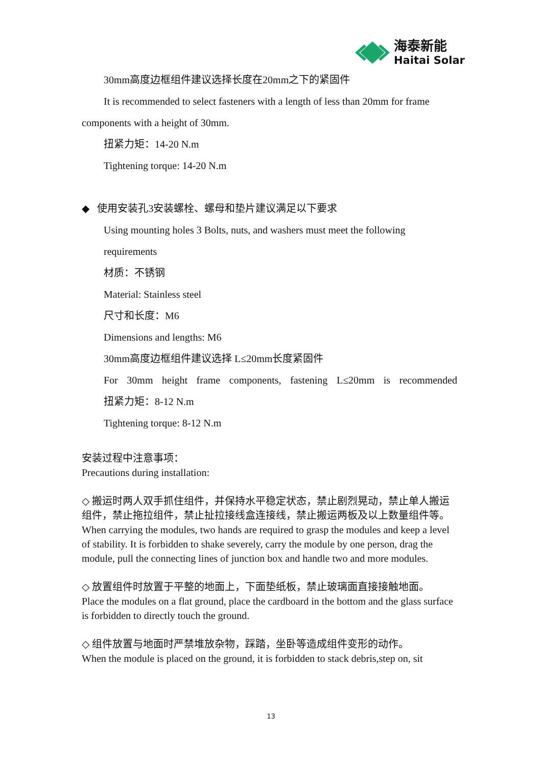海泰新能
Haitai Solar
30mm高度边框组件建议选择长度在20mm之下的紧固件
It is recommended to select fasteners with a length of less than 20mm for frame
components with a height of 30mm.
扭紧力矩：14-20 N.m
Tightening torque: 14-20 N.m
◆ 使用安装孔3安装螺栓、螺母和垫片建议满足以下要求
Using mounting holes 3 Bolts, nuts, and washers must meet the following
requirements
材质：不锈钢
Material: Stainless steel
尺寸和长度：M6
Dimensions and lengths: M6
30mm高度边框组件建议选择 L≤20mm长度紧固件
For 30mm height frame components, fastening L≤20mm is recommended
扭紧力矩：8-12 N.m
Tightening torque: 8-12 N.m
安装过程中注意事项：
Precautions during installation:
◇ 搬运时两人双手抓住组件，并保持水平稳定状态，禁止剧烈晃动，禁止单人搬运组件，禁止拖拉组件，禁止扯拉接线盒连接线，禁止搬运两板及以上数量组件等。
When carrying the modules, two hands are required to grasp the modules and keep a level of stability. It is forbidden to shake severely, carry the module by one person, drag the module, pull the connecting lines of junction box and handle two and more modules.
◇ 放置组件时放置于平整的地面上，下面垫纸板，禁止玻璃面直接接触地面。
Place the modules on a flat ground, place the cardboard in the bottom and the glass surface is forbidden to directly touch the ground.
◇ 组件放置与地面时严禁堆放杂物，踩踏，坐卧等造成组件变形的动作。
When the module is placed on the ground, it is forbidden to stack debris,step on, sit
13